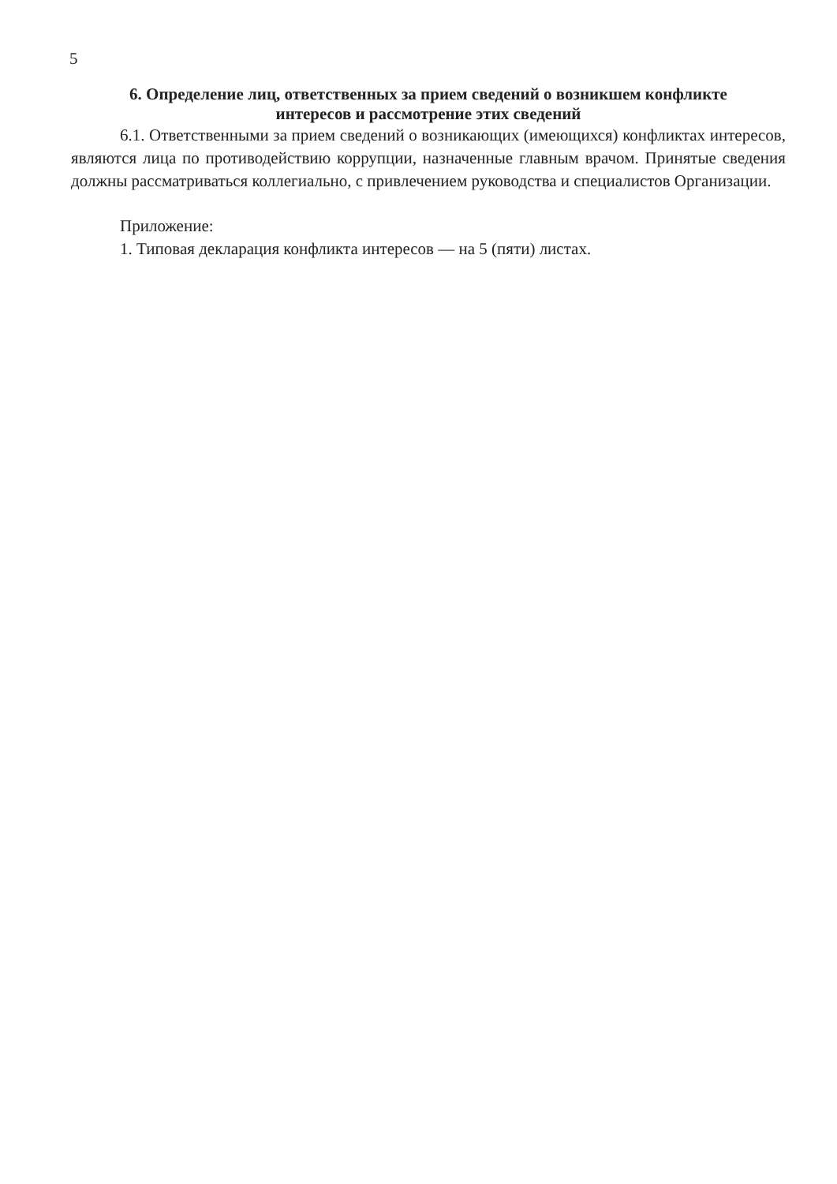5
6. Определение лиц, ответственных за прием сведений о возникшем конфликте
интересов и рассмотрение этих сведений
6.1. Ответственными за прием сведений о возникающих (имеющихся) конфликтах интересов, являются лица по противодействию коррупции, назначенные главным врачом. Принятые сведения должны рассматриваться коллегиально, с привлечением руководства и специалистов Организации.
Приложение:
1. Типовая декларация конфликта интересов — на 5 (пяти) листах.